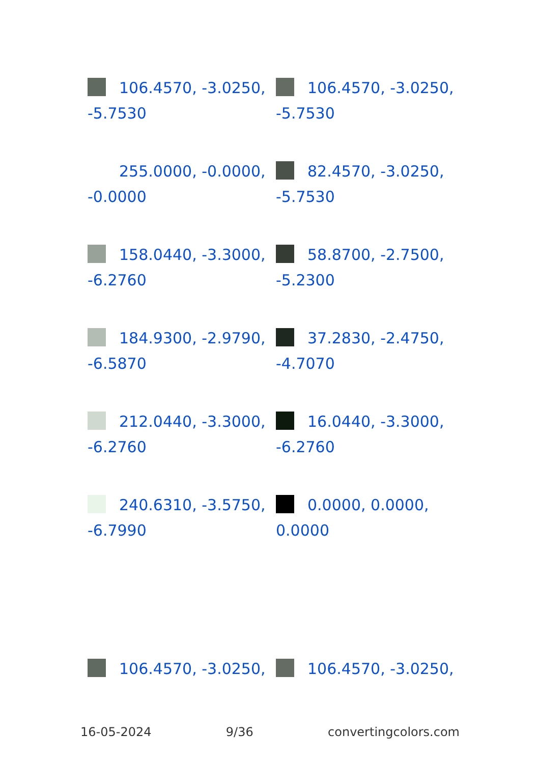106.4570, -3.0250, -5.7530
106.4570, -3.0250, -5.7530
255.0000, -0.0000, -0.0000
82.4570, -3.0250, -5.7530
158.0440, -3.3000, -6.2760
58.8700, -2.7500, -5.2300
184.9300, -2.9790, -6.5870
37.2830, -2.4750, -4.7070
212.0440, -3.3000, -6.2760
16.0440, -3.3000, -6.2760
240.6310, -3.5750, -6.7990
0.0000, 0.0000, 0.0000
106.4570, -3.0250, 106.4570, -3.0250,
16-05-2024 9/36 convertingcolors.com